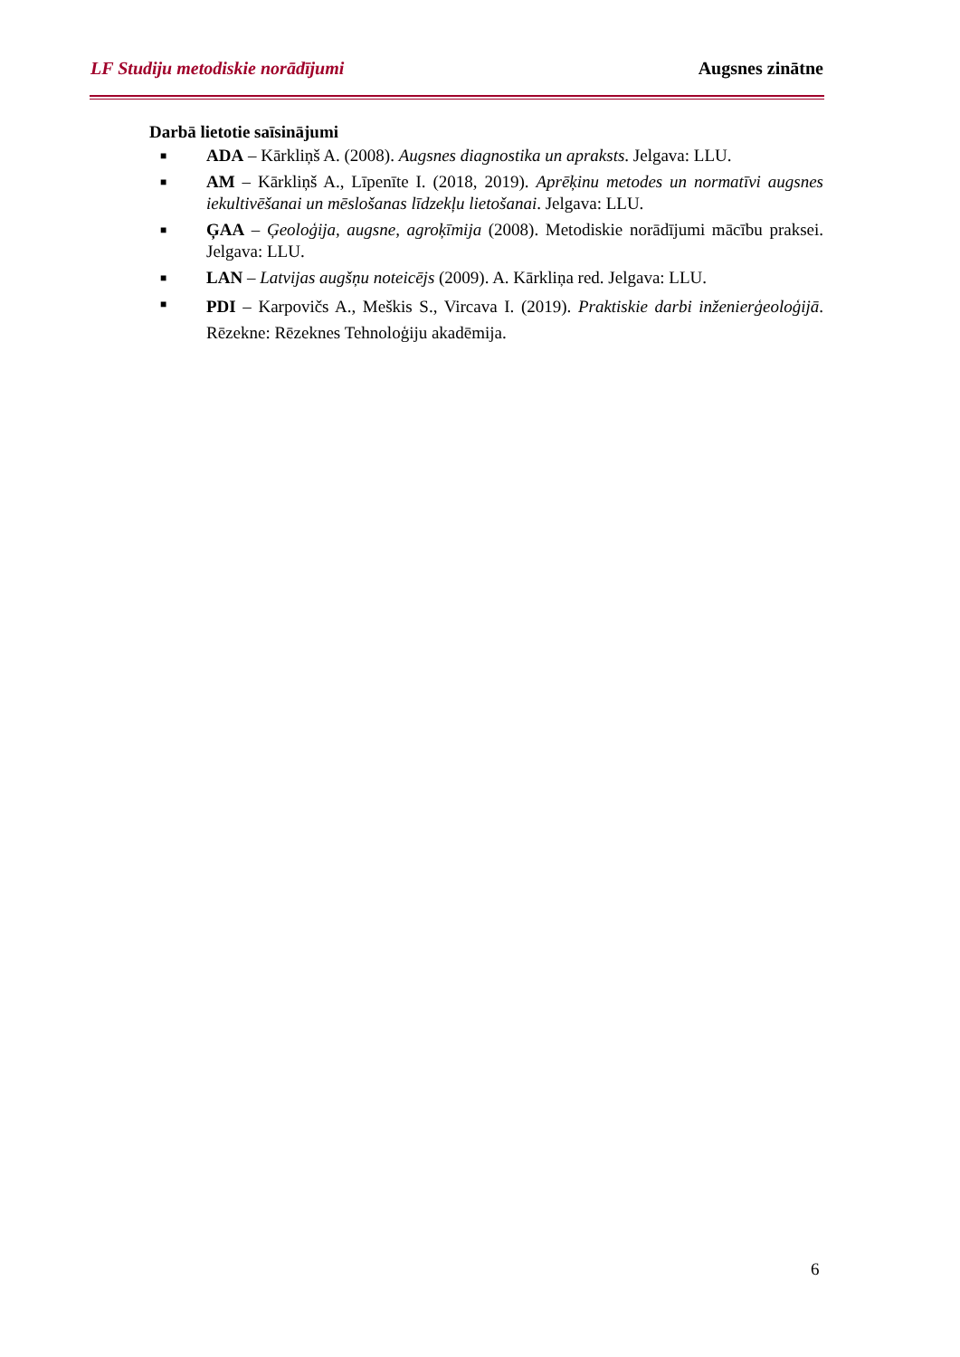LF Studiju metodiskie norādījumi Augsnes zinātne
Darbā lietotie saīsinājumi
■ ADA – Kārkliņš A. (2008). Augsnes diagnostika un apraksts. Jelgava: LLU.
■ AM – Kārkliņš A., Līpenīte I. (2018, 2019). Aprēķinu metodes un normatīvi augsnes iekultivēšanai un mēslošanas līdzekļu lietošanai. Jelgava: LLU.
■ ĢAA – Ģeoloģija, augsne, agroķīmija (2008). Metodiskie norādījumi mācību praksei. Jelgava: LLU.
■ LAN – Latvijas augšņu noteicējs (2009). A. Kārkliņa red. Jelgava: LLU.
■ PDI – Karpovičs A., Meškis S., Vircava I. (2019). Praktiskie darbi inženierģeoloģijā. Rēzekne: Rēzeknes Tehnoloģiju akadēmija.
6